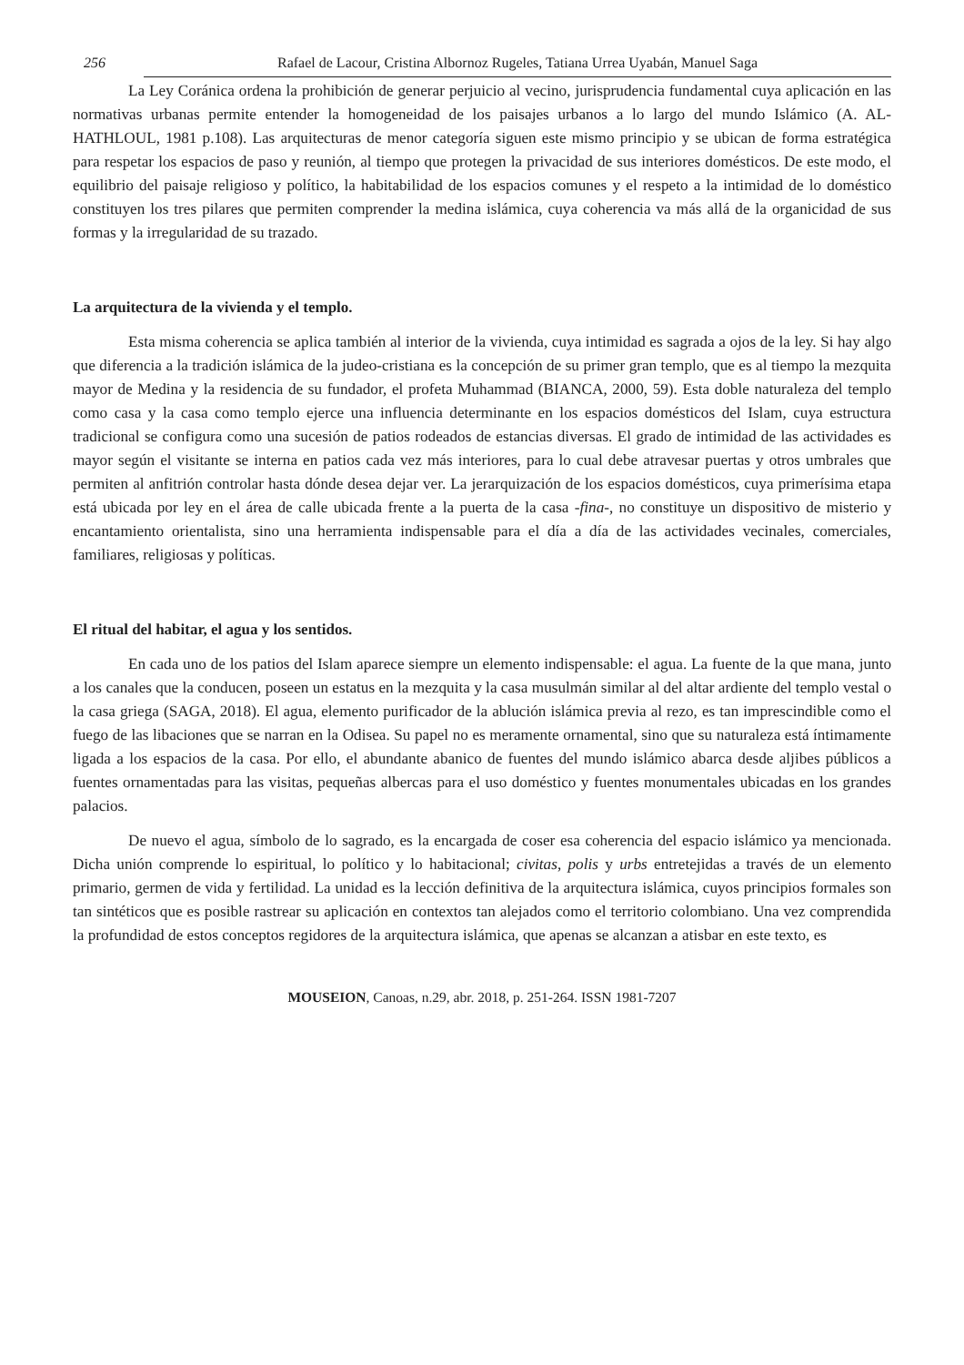256 Rafael de Lacour, Cristina Albornoz Rugeles, Tatiana Urrea Uyabán, Manuel Saga
La Ley Coránica ordena la prohibición de generar perjuicio al vecino, jurisprudencia fundamental cuya aplicación en las normativas urbanas permite entender la homogeneidad de los paisajes urbanos a lo largo del mundo Islámico (A. AL-HATHLOUL, 1981 p.108). Las arquitecturas de menor categoría siguen este mismo principio y se ubican de forma estratégica para respetar los espacios de paso y reunión, al tiempo que protegen la privacidad de sus interiores domésticos. De este modo, el equilibrio del paisaje religioso y político, la habitabilidad de los espacios comunes y el respeto a la intimidad de lo doméstico constituyen los tres pilares que permiten comprender la medina islámica, cuya coherencia va más allá de la organicidad de sus formas y la irregularidad de su trazado.
La arquitectura de la vivienda y el templo.
Esta misma coherencia se aplica también al interior de la vivienda, cuya intimidad es sagrada a ojos de la ley. Si hay algo que diferencia a la tradición islámica de la judeo-cristiana es la concepción de su primer gran templo, que es al tiempo la mezquita mayor de Medina y la residencia de su fundador, el profeta Muhammad (BIANCA, 2000, 59). Esta doble naturaleza del templo como casa y la casa como templo ejerce una influencia determinante en los espacios domésticos del Islam, cuya estructura tradicional se configura como una sucesión de patios rodeados de estancias diversas. El grado de intimidad de las actividades es mayor según el visitante se interna en patios cada vez más interiores, para lo cual debe atravesar puertas y otros umbrales que permiten al anfitrión controlar hasta dónde desea dejar ver. La jerarquización de los espacios domésticos, cuya primerísima etapa está ubicada por ley en el área de calle ubicada frente a la puerta de la casa -fina-, no constituye un dispositivo de misterio y encantamiento orientalista, sino una herramienta indispensable para el día a día de las actividades vecinales, comerciales, familiares, religiosas y políticas.
El ritual del habitar, el agua y los sentidos.
En cada uno de los patios del Islam aparece siempre un elemento indispensable: el agua. La fuente de la que mana, junto a los canales que la conducen, poseen un estatus en la mezquita y la casa musulmán similar al del altar ardiente del templo vestal o la casa griega (SAGA, 2018). El agua, elemento purificador de la ablución islámica previa al rezo, es tan imprescindible como el fuego de las libaciones que se narran en la Odisea. Su papel no es meramente ornamental, sino que su naturaleza está íntimamente ligada a los espacios de la casa. Por ello, el abundante abanico de fuentes del mundo islámico abarca desde aljibes públicos a fuentes ornamentadas para las visitas, pequeñas albercas para el uso doméstico y fuentes monumentales ubicadas en los grandes palacios.
De nuevo el agua, símbolo de lo sagrado, es la encargada de coser esa coherencia del espacio islámico ya mencionada. Dicha unión comprende lo espiritual, lo político y lo habitacional; civitas, polis y urbs entretejidas a través de un elemento primario, germen de vida y fertilidad. La unidad es la lección definitiva de la arquitectura islámica, cuyos principios formales son tan sintéticos que es posible rastrear su aplicación en contextos tan alejados como el territorio colombiano. Una vez comprendida la profundidad de estos conceptos regidores de la arquitectura islámica, que apenas se alcanzan a atisbar en este texto, es
MOUSEION, Canoas, n.29, abr. 2018, p. 251-264. ISSN 1981-7207